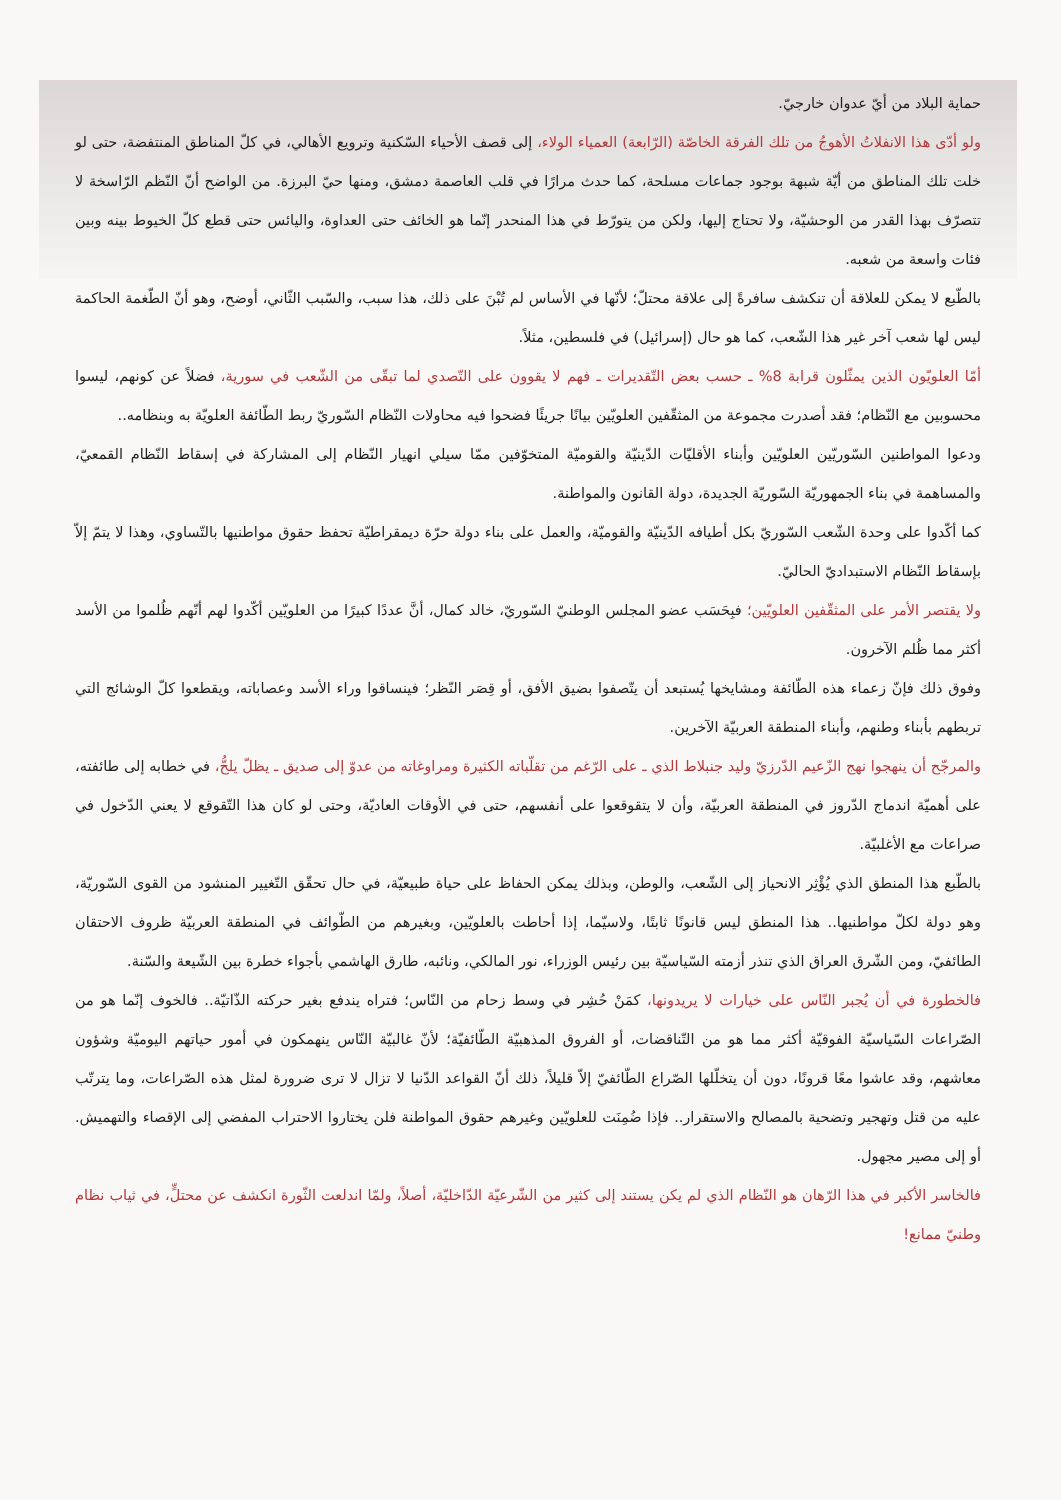حماية البلاد من أيّ عدوان خارجيّ.
ولو أدّى هذا الانفلاتُ الأهوجُ من تلك الفرقة الخاصّة (الرّابعة) العمياء الولاء، إلى قصف الأحياء السّكنية وترويع الأهالي، في كلّ المناطق المنتفضة، حتى لو خلت تلك المناطق من أيّة شبهة بوجود جماعات مسلحة، كما حدث مرارًا في قلب العاصمة دمشق، ومنها حيّ البرزة. من الواضح أنّ النّظم الرّاسخة لا تتصرّف بهذا القدر من الوحشيّة، ولا تحتاج إليها، ولكن من يتورّط في هذا المنحدر إنّما هو الخائف حتى العداوة، واليائس حتى قطع كلّ الخيوط بينه وبين فئات واسعة من شعبه.
بالطّبع لا يمكن للعلاقة أن تنكشف سافرةً إلى علاقة محتلّ؛ لأنّها في الأساس لم تُبْنَ على ذلك، هذا سبب، والسّبب الثّاني، أوضح، وهو أنّ الطّغمة الحاكمة ليس لها شعب آخر غير هذا الشّعب، كما هو حال (إسرائيل) في فلسطين، مثلاً.
أمّا العلويّون الذين يمثّلون قرابة 8% ـ حسب بعض التّقديرات ـ فهم لا يقوون على التّصدي لما تبقّى من الشّعب في سورية، فضلاً عن كونهم، ليسوا محسوبين مع النّظام؛ فقد أصدرت مجموعة من المثقّفين العلويّين بيانًا جريئًا فضحوا فيه محاولات النّظام السّوريّ ربط الطّائفة العلويّة به وبنظامه..
ودعوا المواطنين السّوريّين العلويّين وأبناء الأقليّات الدّينيّة والقوميّة المتخوّفين ممّا سيلي انهيار النّظام إلى المشاركة في إسقاط النّظام القمعيّ، والمساهمة في بناء الجمهوريّة السّوريّة الجديدة، دولة القانون والمواطنة.
كما أكّدوا على وحدة الشّعب السّوريّ بكل أطيافه الدّينيّة والقوميّة، والعمل على بناء دولة حرّة ديمقراطيّة تحفظ حقوق مواطنيها بالتّساوي، وهذا لا يتمّ إلاّ بإسقاط النّظام الاستبداديّ الحاليّ.
ولا يقتصر الأمر على المثقّفين العلويّين؛ فبِحَسَب عضو المجلس الوطنيّ السّوريّ، خالد كمال، أنَّ عددًا كبيرًا من العلويّين أكّدوا لهم أنّهم ظُلموا من الأسد أكثر مما ظُلم الآخرون.
وفوق ذلك فإنّ زعماء هذه الطّائفة ومشايخها يُستبعد أن يتّصفوا بضيق الأفق، أو قِصَر النّظر؛ فينساقوا وراء الأسد وعصاباته، ويقطعوا كلّ الوشائج التي تربطهم بأبناء وطنهم، وأبناء المنطقة العربيّة الآخرين.
والمرجّح أن ينهجوا نهج الزّعيم الدّرزيّ وليد جنبلاط الذي ـ على الرّغم من تقلّباته الكثيرة ومراوغاته من عدوّ إلى صديق ـ يظلّ يلحُّ، في خطابه إلى طائفته، على أهميّة اندماج الدّروز في المنطقة العربيّة، وأن لا يتقوقعوا على أنفسهم، حتى في الأوقات العاديّة، وحتى لو كان هذا التّقوقع لا يعني الدّخول في صراعات مع الأغلبيّة.
بالطّبع هذا المنطق الذي يُؤْثِر الانحياز إلى الشّعب، والوطن، وبذلك يمكن الحفاظ على حياة طبيعيّة، في حال تحقّق التّغيير المنشود من القوى السّوريّة، وهو دولة لكلّ مواطنيها.. هذا المنطق ليس قانونًا ثابتًا، ولاسيّما، إذا أحاطت بالعلويّين، وبغيرهم من الطّوائف في المنطقة العربيّة ظروف الاحتقان الطائفيّ، ومن الشّرق العراق الذي تنذر أزمته السّياسيّة بين رئيس الوزراء، نور المالكي، ونائبه، طارق الهاشمي بأجواء خطرة بين الشّيعة والسّنة.
فالخطورة في أن يُجبر النّاس على خيارات لا يريدونها، كمَنْ حُشِر في وسط زحام من النّاس؛ فتراه يندفع بغير حركته الذّاتيّة.. فالخوف إنّما هو من الصّراعات السّياسيّة الفوقيّة أكثر مما هو من التّناقضات، أو الفروق المذهبيّة الطّائفيّة؛ لأنّ غالبيّة النّاس ينهمكون في أمور حياتهم اليوميّة وشؤون معاشهم، وقد عاشوا معًا قرونًا، دون أن يتخلّلها الصّراع الطّائفيّ إلاّ قليلاً، ذلك أنّ القواعد الدّنيا لا تزال لا ترى ضرورة لمثل هذه الصّراعات، وما يترتّب عليه من قتل وتهجير وتضحية بالمصالح والاستقرار.. فإذا ضُمِنَت للعلويّين وغيرهم حقوق المواطنة فلن يختاروا الاحتراب المفضي إلى الإقصاء والتهميش. أو إلى مصير مجهول.
فالخاسر الأكبر في هذا الرّهان هو النّظام الذي لم يكن يستند إلى كثير من الشّرعيّة الدّاخليّة، أصلاً، ولمّا اندلعت الثّورة انكشف عن محتلٍّ، في ثياب نظام وطنيّ ممانع!